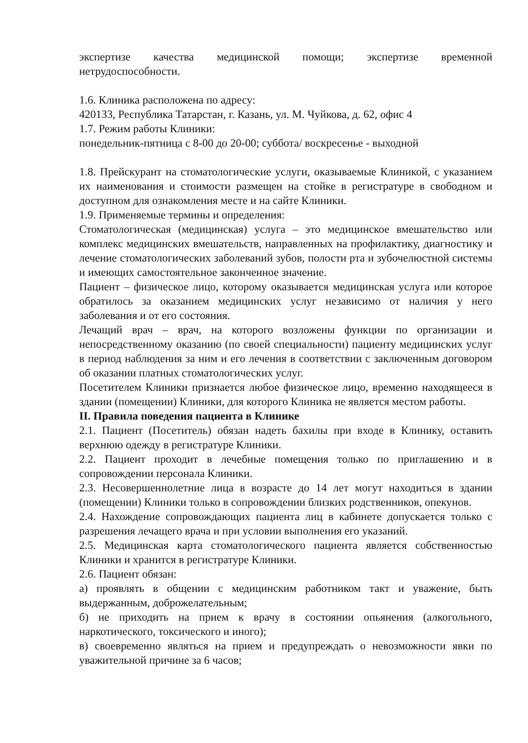экспертизе качества медицинской помощи; экспертизе временной нетрудоспособности.
1.6. Клиника расположена по адресу:
420133, Республика Татарстан, г. Казань, ул. М. Чуйкова, д. 62, офис 4
1.7. Режим работы Клиники:
понедельник-пятница с 8-00 до 20-00; суббота/ воскресенье - выходной
1.8. Прейскурант на стоматологические услуги, оказываемые Клиникой, с указанием их наименования и стоимости размещен на стойке в регистратуре в свободном и доступном для ознакомления месте и на сайте Клиники.
1.9. Применяемые термины и определения:
Стоматологическая (медицинская) услуга – это медицинское вмешательство или комплекс медицинских вмешательств, направленных на профилактику, диагностику и лечение стоматологических заболеваний зубов, полости рта и зубочелюстной системы и имеющих самостоятельное законченное значение.
Пациент – физическое лицо, которому оказывается медицинская услуга или которое обратилось за оказанием медицинских услуг независимо от наличия у него заболевания и от его состояния.
Лечащий врач – врач, на которого возложены функции по организации и непосредственному оказанию (по своей специальности) пациенту медицинских услуг в период наблюдения за ним и его лечения в соответствии с заключенным договором об оказании платных стоматологических услуг.
Посетителем Клиники признается любое физическое лицо, временно находящееся в здании (помещении) Клиники, для которого Клиника не является местом работы.
II. Правила поведения пациента в Клинике
2.1. Пациент (Посетитель) обязан надеть бахилы при входе в Клинику, оставить верхнюю одежду в регистратуре Клиники.
2.2. Пациент проходит в лечебные помещения только по приглашению и в сопровождении персонала Клиники.
2.3. Несовершеннолетние лица в возрасте до 14 лет могут находиться в здании (помещении) Клиники только в сопровождении близких родственников, опекунов.
2.4. Нахождение сопровождающих пациента лиц в кабинете допускается только с разрешения лечащего врача и при условии выполнения его указаний.
2.5. Медицинская карта стоматологического пациента является собственностью Клиники и хранится в регистратуре Клиники.
2.6. Пациент обязан:
а) проявлять в общении с медицинским работником такт и уважение, быть выдержанным, доброжелательным;
б) не приходить на прием к врачу в состоянии опьянения (алкогольного, наркотического, токсического и иного);
в) своевременно являться на прием и предупреждать о невозможности явки по уважительной причине за 6 часов;